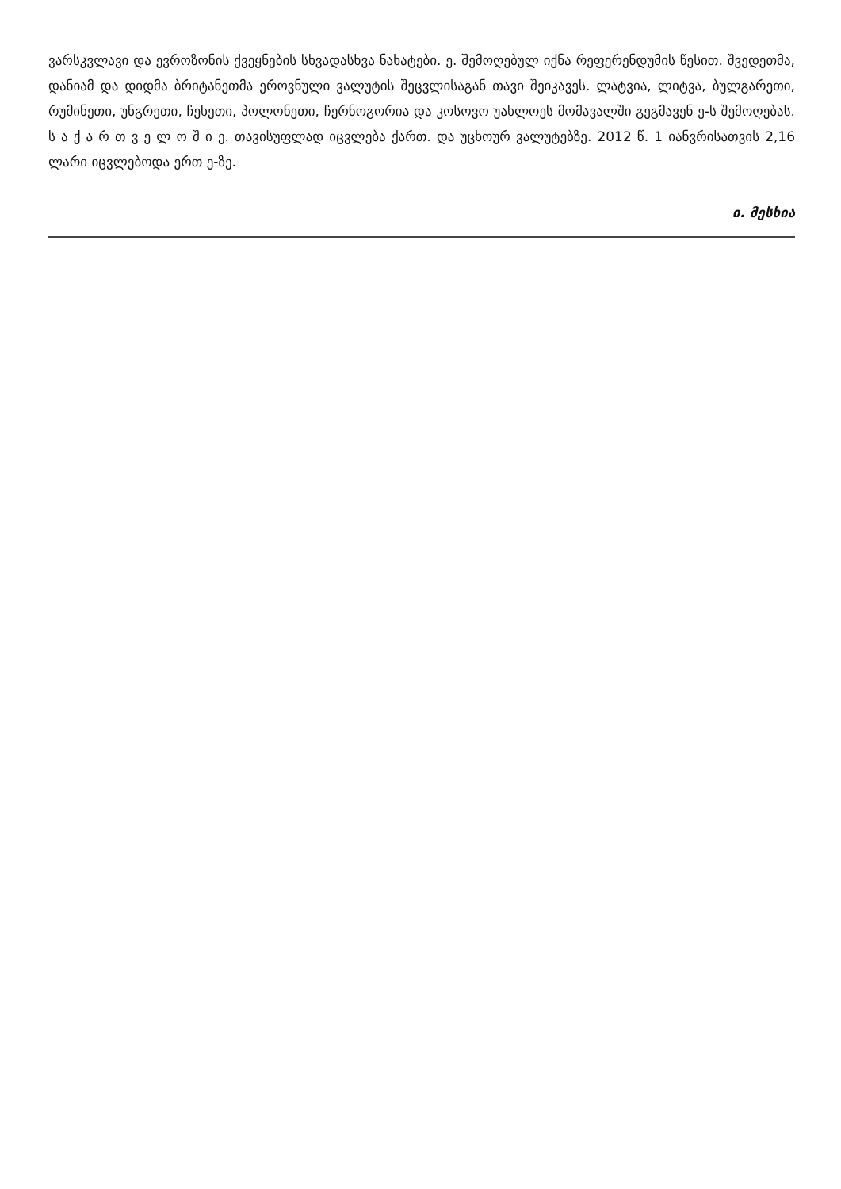ვარსკვლავი და ევროზონის ქვეყნების სხვადასხვა ნახატები. ე. შემოღებულ იქნა რეფერენდუმის წესით. შვედეთმა, დანიამ და დიდმა ბრიტანეთმა ეროვნული ვალუტის შეცვლისაგან თავი შეიკავეს. ლატვია, ლიტვა, ბულგარეთი, რუმინეთი, უნგრეთი, ჩეხეთი, პოლონეთი, ჩერნოგორია და კოსოვო უახლოეს მომავალში გეგმავენ ე-ს შემოღებას. ს ა ქ ა რ თ ვ ე ლ ო შ ი ე. თავისუფლად იცვლება ქართ. და უცხოურ ვალუტებზე. 2012 წ. 1 იანვრისათვის 2,16 ლარი იცვლებოდა ერთ ე-ზე.
ი. მესხია